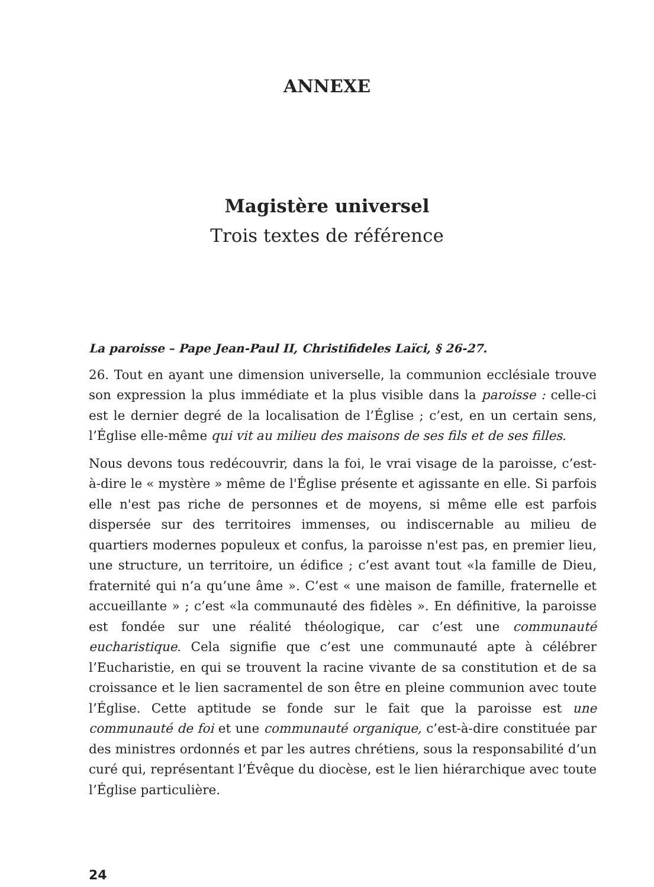ANNEXE
Magistère universel
Trois textes de référence
La paroisse – Pape Jean-Paul II, Christifideles Laïci, § 26-27.
26. Tout en ayant une dimension universelle, la communion ecclésiale trouve son expression la plus immédiate et la plus visible dans la paroisse : celle-ci est le dernier degré de la localisation de l’Église ; c’est, en un certain sens, l’Église elle-même qui vit au milieu des maisons de ses fils et de ses filles.
Nous devons tous redécouvrir, dans la foi, le vrai visage de la paroisse, c’est-à-dire le « mystère » même de l'Église présente et agissante en elle. Si parfois elle n'est pas riche de personnes et de moyens, si même elle est parfois dispersée sur des territoires immenses, ou indiscernable au milieu de quartiers modernes populeux et confus, la paroisse n'est pas, en premier lieu, une structure, un territoire, un édifice ; c’est avant tout «la famille de Dieu, fraternité qui n’a qu’une âme ». C’est « une maison de famille, fraternelle et accueillante » ; c’est «la communauté des fidèles ». En définitive, la paroisse est fondée sur une réalité théologique, car c’est une communauté eucharistique. Cela signifie que c’est une communauté apte à célébrer l’Eucharistie, en qui se trouvent la racine vivante de sa constitution et de sa croissance et le lien sacramentel de son être en pleine communion avec toute l’Église. Cette aptitude se fonde sur le fait que la paroisse est une communauté de foi et une communauté organique, c’est-à-dire constituée par des ministres ordonnés et par les autres chrétiens, sous la responsabilité d’un curé qui, représentant l’Évêque du diocèse, est le lien hiérarchique avec toute l’Église particulière.
24